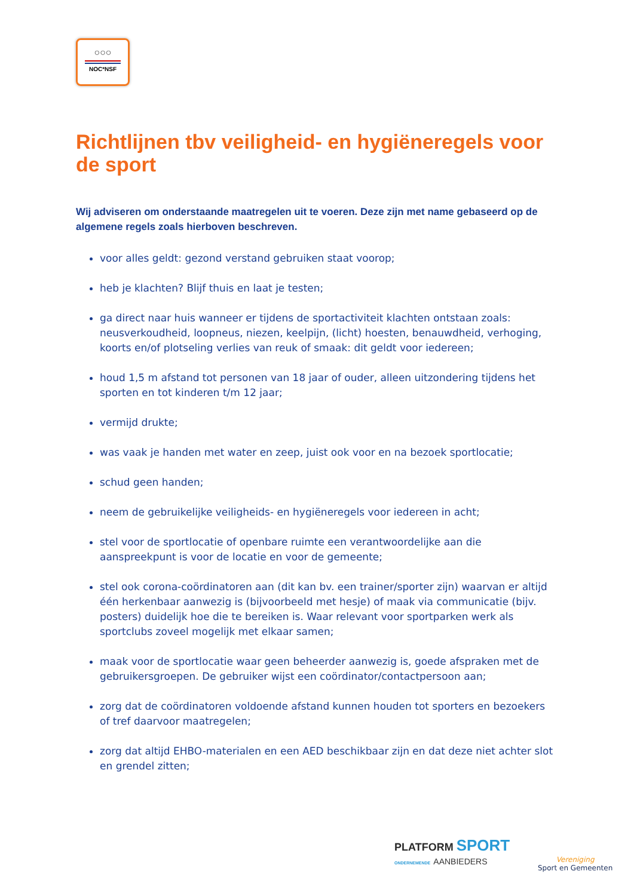○○○
NOC*NSF
Richtlijnen tbv veiligheid- en hygiëneregels voor de sport
Wij adviseren om onderstaande maatregelen uit te voeren. Deze zijn met name gebaseerd op de algemene regels zoals hierboven beschreven.
voor alles geldt: gezond verstand gebruiken staat voorop;
heb je klachten? Blijf thuis en laat je testen;
ga direct naar huis wanneer er tijdens de sportactiviteit klachten ontstaan zoals: neusverkoudheid, loopneus, niezen, keelpijn, (licht) hoesten, benauwdheid, verhoging, koorts en/of plotseling verlies van reuk of smaak: dit geldt voor iedereen;
houd 1,5 m afstand tot personen van 18 jaar of ouder, alleen uitzondering tijdens het sporten en tot kinderen t/m 12 jaar;
vermijd drukte;
was vaak je handen met water en zeep, juist ook voor en na bezoek sportlocatie;
schud geen handen;
neem de gebruikelijke veiligheids- en hygiëneregels voor iedereen in acht;
stel voor de sportlocatie of openbare ruimte een verantwoordelijke aan die aanspreekpunt is voor de locatie en voor de gemeente;
stel ook corona-coördinatoren aan (dit kan bv. een trainer/sporter zijn) waarvan er altijd één herkenbaar aanwezig is (bijvoorbeeld met hesje) of maak via communicatie (bijv. posters) duidelijk hoe die te bereiken is. Waar relevant voor sportparken werk als sportclubs zoveel mogelijk met elkaar samen;
maak voor de sportlocatie waar geen beheerder aanwezig is, goede afspraken met de gebruikersgroepen. De gebruiker wijst een coördinator/contactpersoon aan;
zorg dat de coördinatoren voldoende afstand kunnen houden tot sporters en bezoekers of tref daarvoor maatregelen;
zorg dat altijd EHBO-materialen en een AED beschikbaar zijn en dat deze niet achter slot en grendel zitten;
PLATFORM SPORT
ONDERNEMENDE AANBIEDERS
Vereniging
Sport en Gemeenten